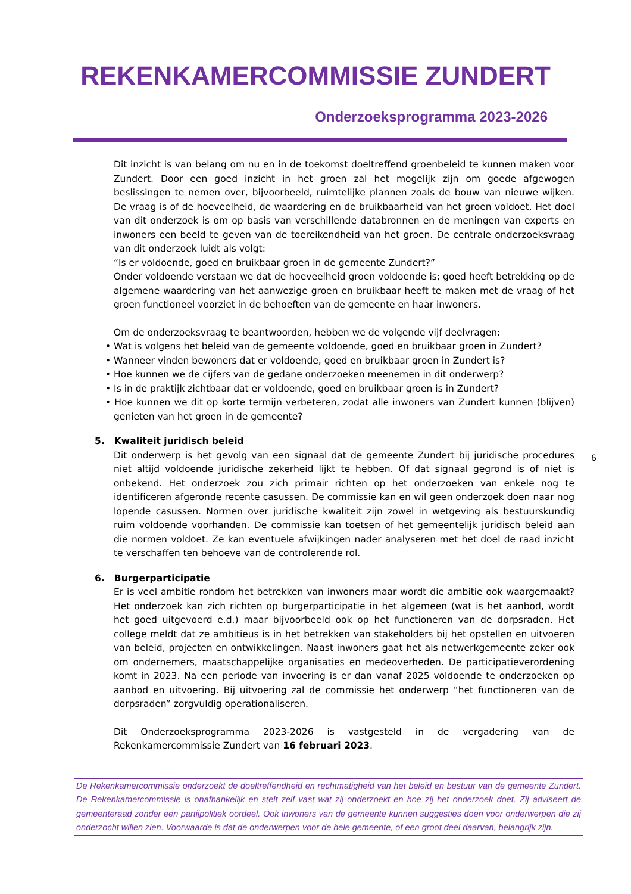REKENKAMERCOMMISSIE ZUNDERT
Onderzoeksprogramma 2023-2026
Dit inzicht is van belang om nu en in de toekomst doeltreffend groenbeleid te kunnen maken voor Zundert. Door een goed inzicht in het groen zal het mogelijk zijn om goede afgewogen beslissingen te nemen over, bijvoorbeeld, ruimtelijke plannen zoals de bouw van nieuwe wijken. De vraag is of de hoeveelheid, de waardering en de bruikbaarheid van het groen voldoet. Het doel van dit onderzoek is om op basis van verschillende databronnen en de meningen van experts en inwoners een beeld te geven van de toereikendheid van het groen. De centrale onderzoeksvraag van dit onderzoek luidt als volgt:
“Is er voldoende, goed en bruikbaar groen in de gemeente Zundert?”
Onder voldoende verstaan we dat de hoeveelheid groen voldoende is; goed heeft betrekking op de algemene waardering van het aanwezige groen en bruikbaar heeft te maken met de vraag of het groen functioneel voorziet in de behoeften van de gemeente en haar inwoners.
Om de onderzoeksvraag te beantwoorden, hebben we de volgende vijf deelvragen:
• Wat is volgens het beleid van de gemeente voldoende, goed en bruikbaar groen in Zundert?
• Wanneer vinden bewoners dat er voldoende, goed en bruikbaar groen in Zundert is?
• Hoe kunnen we de cijfers van de gedane onderzoeken meenemen in dit onderwerp?
• Is in de praktijk zichtbaar dat er voldoende, goed en bruikbaar groen is in Zundert?
• Hoe kunnen we dit op korte termijn verbeteren, zodat alle inwoners van Zundert kunnen (blijven) genieten van het groen in de gemeente?
5. Kwaliteit juridisch beleid
Dit onderwerp is het gevolg van een signaal dat de gemeente Zundert bij juridische procedures niet altijd voldoende juridische zekerheid lijkt te hebben. Of dat signaal gegrond is of niet is onbekend. Het onderzoek zou zich primair richten op het onderzoeken van enkele nog te identificeren afgeronde recente casussen. De commissie kan en wil geen onderzoek doen naar nog lopende casussen. Normen over juridische kwaliteit zijn zowel in wetgeving als bestuurskundig ruim voldoende voorhanden. De commissie kan toetsen of het gemeentelijk juridisch beleid aan die normen voldoet. Ze kan eventuele afwijkingen nader analyseren met het doel de raad inzicht te verschaffen ten behoeve van de controlerende rol.
6. Burgerparticipatie
Er is veel ambitie rondom het betrekken van inwoners maar wordt die ambitie ook waargemaakt? Het onderzoek kan zich richten op burgerparticipatie in het algemeen (wat is het aanbod, wordt het goed uitgevoerd e.d.) maar bijvoorbeeld ook op het functioneren van de dorpsraden. Het college meldt dat ze ambitieus is in het betrekken van stakeholders bij het opstellen en uitvoeren van beleid, projecten en ontwikkelingen. Naast inwoners gaat het als netwerkgemeente zeker ook om ondernemers, maatschappelijke organisaties en medeoverheden. De participatieverordening komt in 2023. Na een periode van invoering is er dan vanaf 2025 voldoende te onderzoeken op aanbod en uitvoering. Bij uitvoering zal de commissie het onderwerp “het functioneren van de dorpsraden” zorgvuldig operationaliseren.
Dit Onderzoeksprogramma 2023-2026 is vastgesteld in de vergadering van de Rekenkamercommissie Zundert van 16 februari 2023.
6
De Rekenkamercommissie onderzoekt de doeltreffendheid en rechtmatigheid van het beleid en bestuur van de gemeente Zundert. De Rekenkamercommissie is onafhankelijk en stelt zelf vast wat zij onderzoekt en hoe zij het onderzoek doet. Zij adviseert de gemeenteraad zonder een partijpolitiek oordeel. Ook inwoners van de gemeente kunnen suggesties doen voor onderwerpen die zij onderzocht willen zien. Voorwaarde is dat de onderwerpen voor de hele gemeente, of een groot deel daarvan, belangrijk zijn.